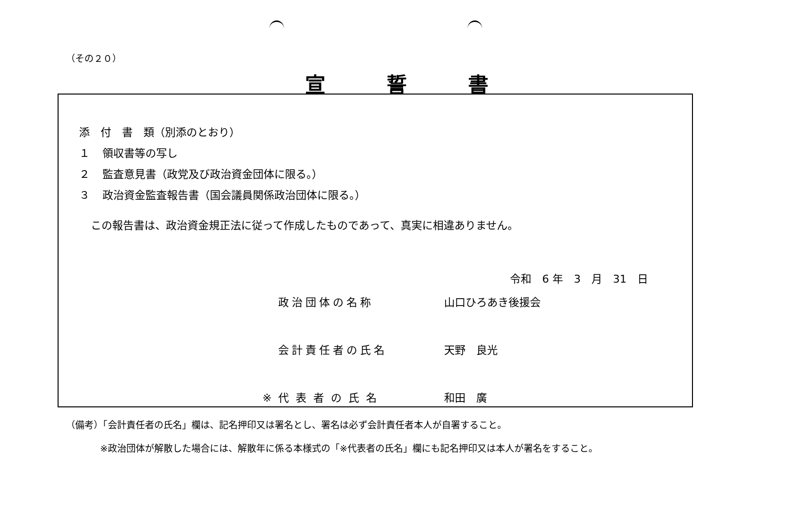（その２０）
宣誓書
添　付　書　類（別添のとおり）
１ 領収書等の写し
２ 監査意見書（政党及び政治資金団体に限る。）
３ 政治資金監査報告書（国会議員関係政治団体に限る。）
この報告書は、政治資金規正法に従って作成したものであって、真実に相違ありません。
令和　6 年　3　月　31　日
政治団体の名称 山口ひろあき後援会
会計責任者の氏名 天野　良光
※代表者の氏名 和田　廣
（備考）「会計責任者の氏名」欄は、記名押印又は署名とし、署名は必ず会計責任者本人が自署すること。
※政治団体が解散した場合には、解散年に係る本様式の「※代表者の氏名」欄にも記名押印又は本人が署名をすること。